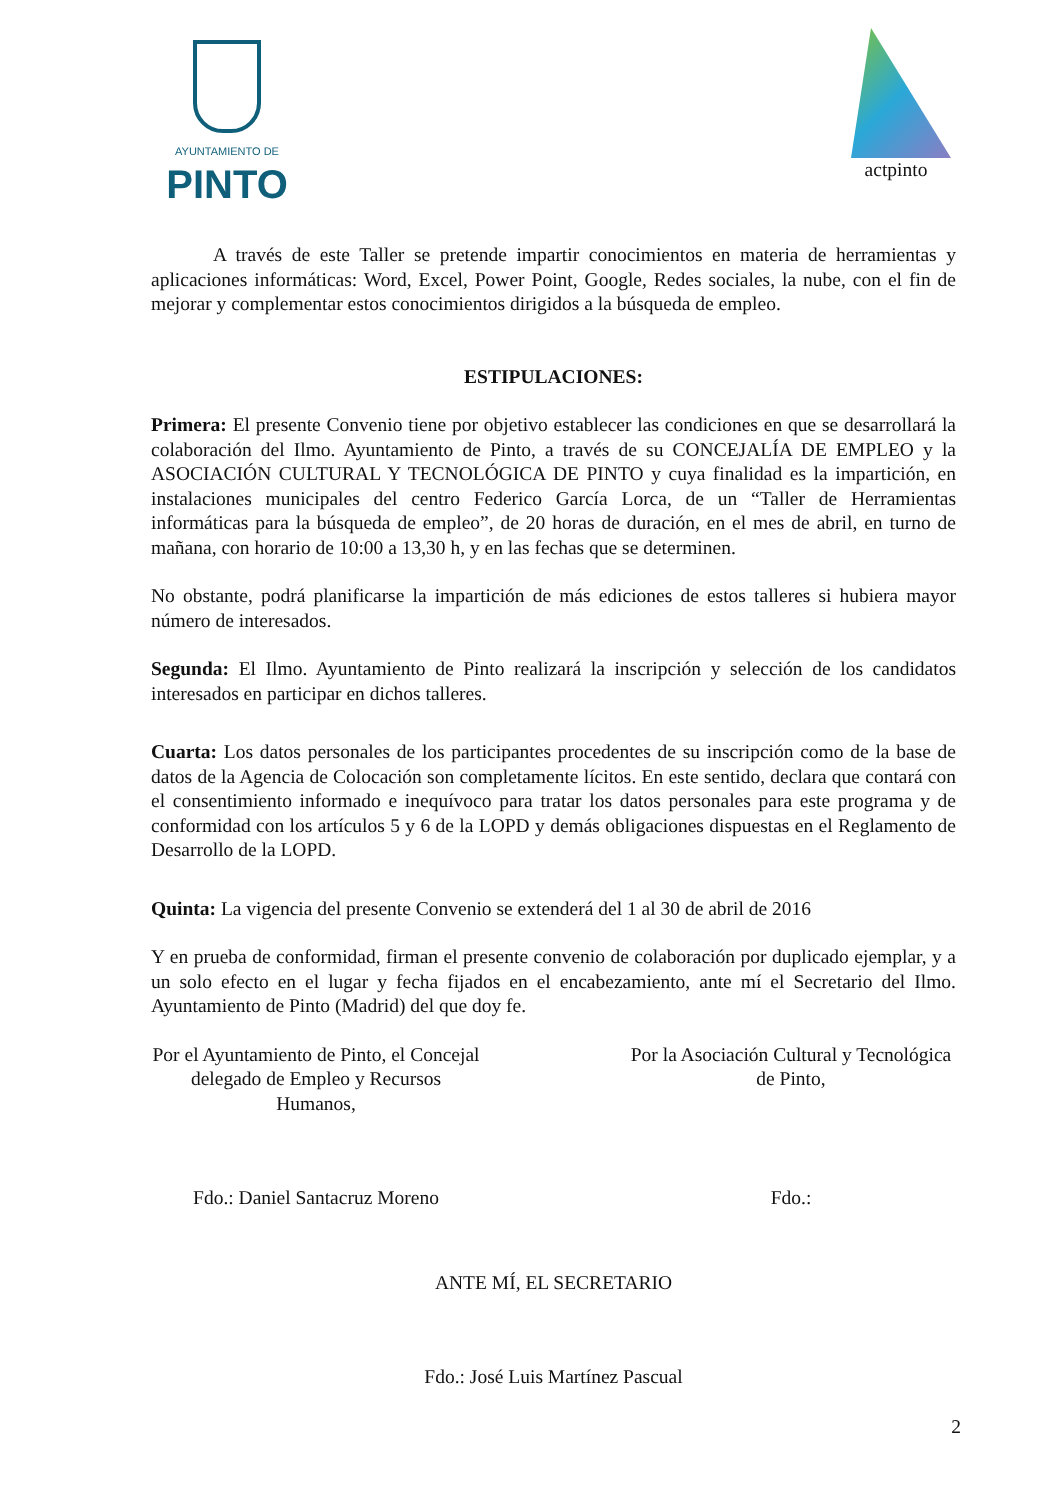AYUNTAMIENTO DE
PINTO
actpinto
A través de este Taller se pretende impartir conocimientos en materia de herramientas y aplicaciones informáticas: Word, Excel, Power Point, Google, Redes sociales, la nube, con el fin de mejorar y complementar estos conocimientos dirigidos a la búsqueda de empleo.
ESTIPULACIONES:
Primera: El presente Convenio tiene por objetivo establecer las condiciones en que se desarrollará la colaboración del Ilmo. Ayuntamiento de Pinto, a través de su CONCEJALÍA DE EMPLEO y la ASOCIACIÓN CULTURAL Y TECNOLÓGICA DE PINTO y cuya finalidad es la impartición, en instalaciones municipales del centro Federico García Lorca, de un “Taller de Herramientas informáticas para la búsqueda de empleo”, de 20 horas de duración, en el mes de abril, en turno de mañana, con horario de 10:00 a 13,30 h, y en las fechas que se determinen.
No obstante, podrá planificarse la impartición de más ediciones de estos talleres si hubiera mayor número de interesados.
Segunda: El Ilmo. Ayuntamiento de Pinto realizará la inscripción y selección de los candidatos interesados en participar en dichos talleres.
Cuarta: Los datos personales de los participantes procedentes de su inscripción como de la base de datos de la Agencia de Colocación son completamente lícitos. En este sentido, declara que contará con el consentimiento informado e inequívoco para tratar los datos personales para este programa y de conformidad con los artículos 5 y 6 de la LOPD y demás obligaciones dispuestas en el Reglamento de Desarrollo de la LOPD.
Quinta: La vigencia del presente Convenio se extenderá del 1 al 30 de abril de 2016
Y en prueba de conformidad, firman el presente convenio de colaboración por duplicado ejemplar, y a un solo efecto en el lugar y fecha fijados en el encabezamiento, ante mí el Secretario del Ilmo. Ayuntamiento de Pinto (Madrid) del que doy fe.
Por el Ayuntamiento de Pinto, el Concejal delegado de Empleo y Recursos Humanos,
Fdo.: Daniel Santacruz Moreno
Por la Asociación Cultural y Tecnológica de Pinto,
Fdo.:
ANTE MÍ, EL SECRETARIO
Fdo.: José Luis Martínez Pascual
2